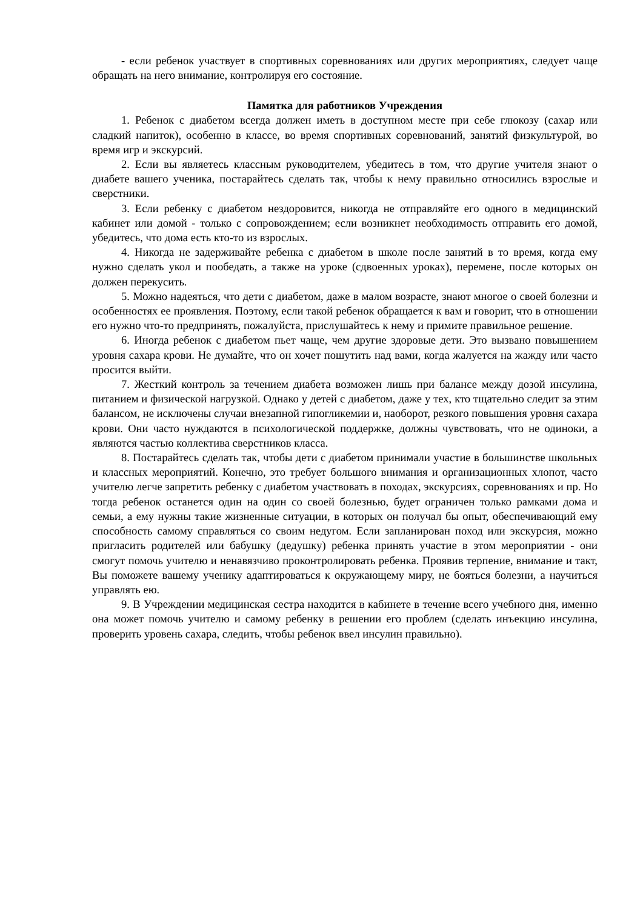- если ребенок участвует в спортивных соревнованиях или других мероприятиях, следует чаще обращать на него внимание, контролируя его состояние.
Памятка для работников Учреждения
1. Ребенок с диабетом всегда должен иметь в доступном месте при себе глюкозу (сахар или сладкий напиток), особенно в классе, во время спортивных соревнований, занятий физкультурой, во время игр и экскурсий.
2. Если вы являетесь классным руководителем, убедитесь в том, что другие учителя знают о диабете вашего ученика, постарайтесь сделать так, чтобы к нему правильно относились взрослые и сверстники.
3. Если ребенку с диабетом нездоровится, никогда не отправляйте его одного в медицинский кабинет или домой - только с сопровождением; если возникнет необходимость отправить его домой, убедитесь, что дома есть кто-то из взрослых.
4. Никогда не задерживайте ребенка с диабетом в школе после занятий в то время, когда ему нужно сделать укол и пообедать, а также на уроке (сдвоенных уроках), перемене, после которых он должен перекусить.
5. Можно надеяться, что дети с диабетом, даже в малом возрасте, знают многое о своей болезни и особенностях ее проявления. Поэтому, если такой ребенок обращается к вам и говорит, что в отношении его нужно что-то предпринять, пожалуйста, прислушайтесь к нему и примите правильное решение.
6. Иногда ребенок с диабетом пьет чаще, чем другие здоровые дети. Это вызвано повышением уровня сахара крови. Не думайте, что он хочет пошутить над вами, когда жалуется на жажду или часто просится выйти.
7. Жесткий контроль за течением диабета возможен лишь при балансе между дозой инсулина, питанием и физической нагрузкой. Однако у детей с диабетом, даже у тех, кто тщательно следит за этим балансом, не исключены случаи внезапной гипогликемии и, наоборот, резкого повышения уровня сахара крови. Они часто нуждаются в психологической поддержке, должны чувствовать, что не одиноки, а являются частью коллектива сверстников класса.
8. Постарайтесь сделать так, чтобы дети с диабетом принимали участие в большинстве школьных и классных мероприятий. Конечно, это требует большого внимания и организационных хлопот, часто учителю легче запретить ребенку с диабетом участвовать в походах, экскурсиях, соревнованиях и пр. Но тогда ребенок останется один на один со своей болезнью, будет ограничен только рамками дома и семьи, а ему нужны такие жизненные ситуации, в которых он получал бы опыт, обеспечивающий ему способность самому справляться со своим недугом. Если запланирован поход или экскурсия, можно пригласить родителей или бабушку (дедушку) ребенка принять участие в этом мероприятии - они смогут помочь учителю и ненавязчиво проконтролировать ребенка. Проявив терпение, внимание и такт, Вы поможете вашему ученику адаптироваться к окружающему миру, не бояться болезни, а научиться управлять ею.
9. В Учреждении медицинская сестра находится в кабинете в течение всего учебного дня, именно она может помочь учителю и самому ребенку в решении его проблем (сделать инъекцию инсулина, проверить уровень сахара, следить, чтобы ребенок ввел инсулин правильно).